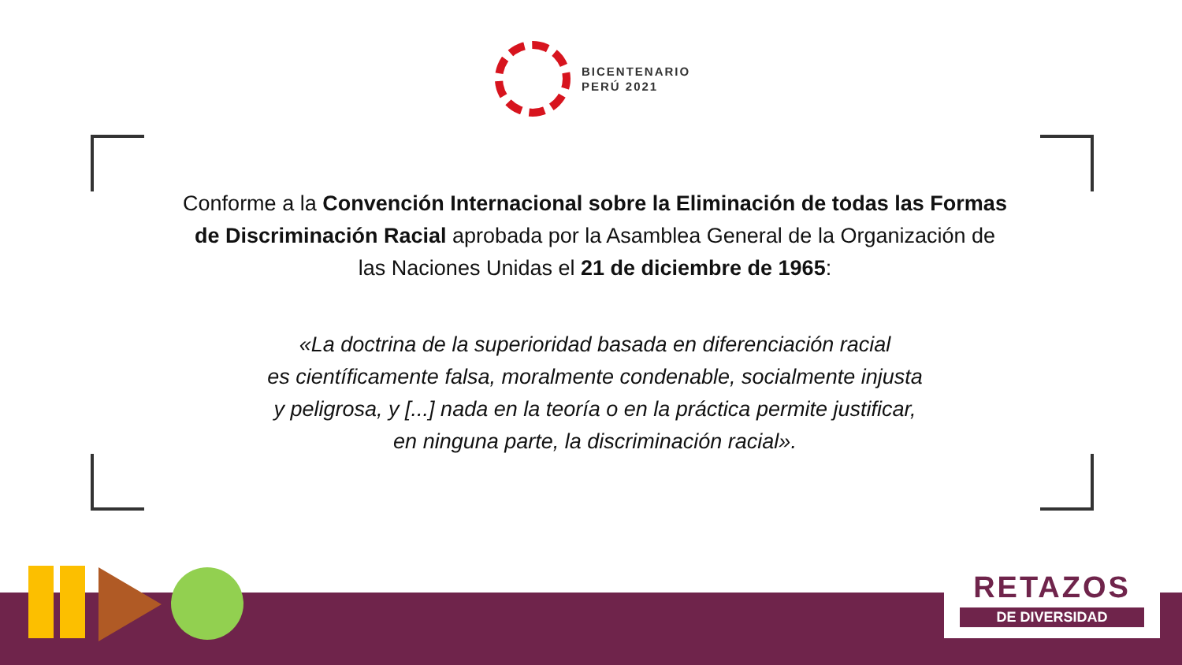BICENTENARIO
PERÚ 2021
Conforme a la Convención Internacional sobre la Eliminación de todas las Formas de Discriminación Racial aprobada por la Asamblea General de la Organización de las Naciones Unidas el 21 de diciembre de 1965:
«La doctrina de la superioridad basada en diferenciación racial
es científicamente falsa, moralmente condenable, socialmente injusta
y peligrosa, y [...] nada en la teoría o en la práctica permite justificar,
en ninguna parte, la discriminación racial».
RETAZOS
DE DIVERSIDAD